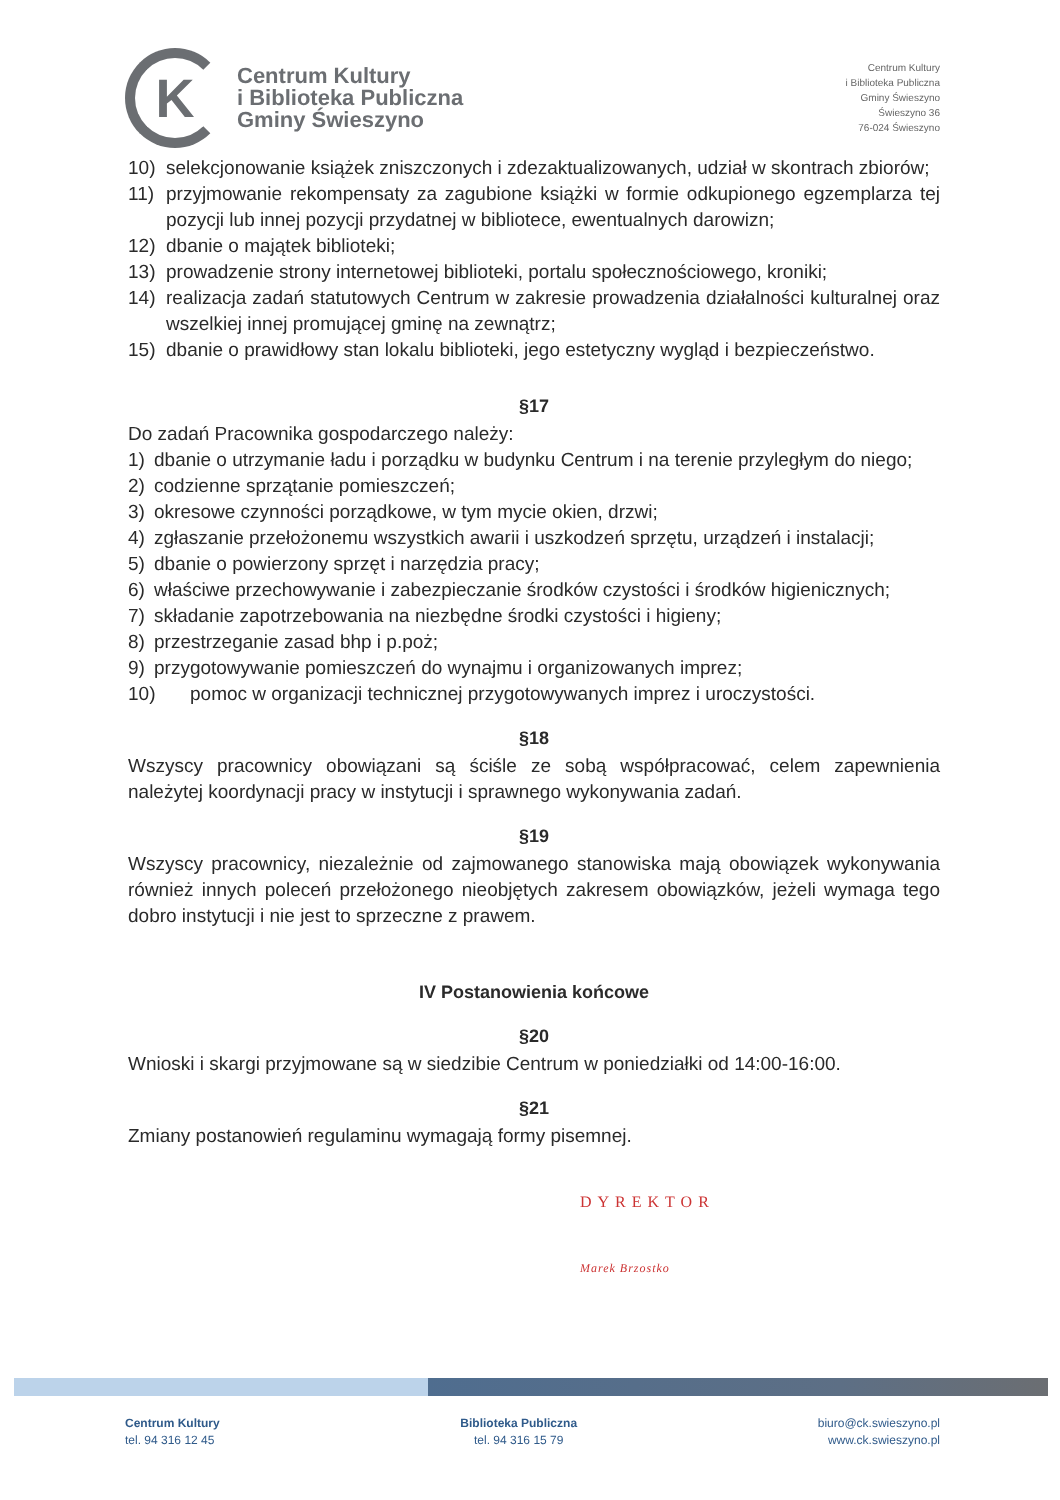K
Centrum Kultury
i Biblioteka Publiczna
Gminy Świeszyno
Centrum Kultury
i Biblioteka Publiczna
Gminy Świeszyno
Świeszyno 36
76-024 Świeszyno
10) selekcjonowanie książek zniszczonych i zdezaktualizowanych, udział w skontrach zbiorów;
11) przyjmowanie rekompensaty za zagubione książki w formie odkupionego egzemplarza tej pozycji lub innej pozycji przydatnej w bibliotece, ewentualnych darowizn;
12) dbanie o majątek biblioteki;
13) prowadzenie strony internetowej biblioteki, portalu społecznościowego, kroniki;
14) realizacja zadań statutowych Centrum w zakresie prowadzenia działalności kulturalnej oraz wszelkiej innej promującej gminę na zewnątrz;
15) dbanie o prawidłowy stan lokalu biblioteki, jego estetyczny wygląd i bezpieczeństwo.
§17
Do zadań Pracownika gospodarczego należy:
1) dbanie o utrzymanie ładu i porządku w budynku Centrum i na terenie przyległym do niego;
2) codzienne sprzątanie pomieszczeń;
3) okresowe czynności porządkowe, w tym mycie okien, drzwi;
4) zgłaszanie przełożonemu wszystkich awarii i uszkodzeń sprzętu, urządzeń i instalacji;
5) dbanie o powierzony sprzęt i narzędzia pracy;
6) właściwe przechowywanie i zabezpieczanie środków czystości i środków higienicznych;
7) składanie zapotrzebowania na niezbędne środki czystości i higieny;
8) przestrzeganie zasad bhp i p.poż;
9) przygotowywanie pomieszczeń do wynajmu i organizowanych imprez;
10) pomoc w organizacji technicznej przygotowywanych imprez i uroczystości.
§18
Wszyscy pracownicy obowiązani są ściśle ze sobą współpracować, celem zapewnienia należytej koordynacji pracy w instytucji i sprawnego wykonywania zadań.
§19
Wszyscy pracownicy, niezależnie od zajmowanego stanowiska mają obowiązek wykonywania również innych poleceń przełożonego nieobjętych zakresem obowiązków, jeżeli wymaga tego dobro instytucji i nie jest to sprzeczne z prawem.
IV Postanowienia końcowe
§20
Wnioski i skargi przyjmowane są w siedzibie Centrum w poniedziałki od 14:00-16:00.
§21
Zmiany postanowień regulaminu wymagają formy pisemnej.
DYREKTOR
Marek Brzostko
Centrum Kultury
tel. 94 316 12 45
Biblioteka Publiczna
tel. 94 316 15 79
biuro@ck.swieszyno.pl
www.ck.swieszyno.pl